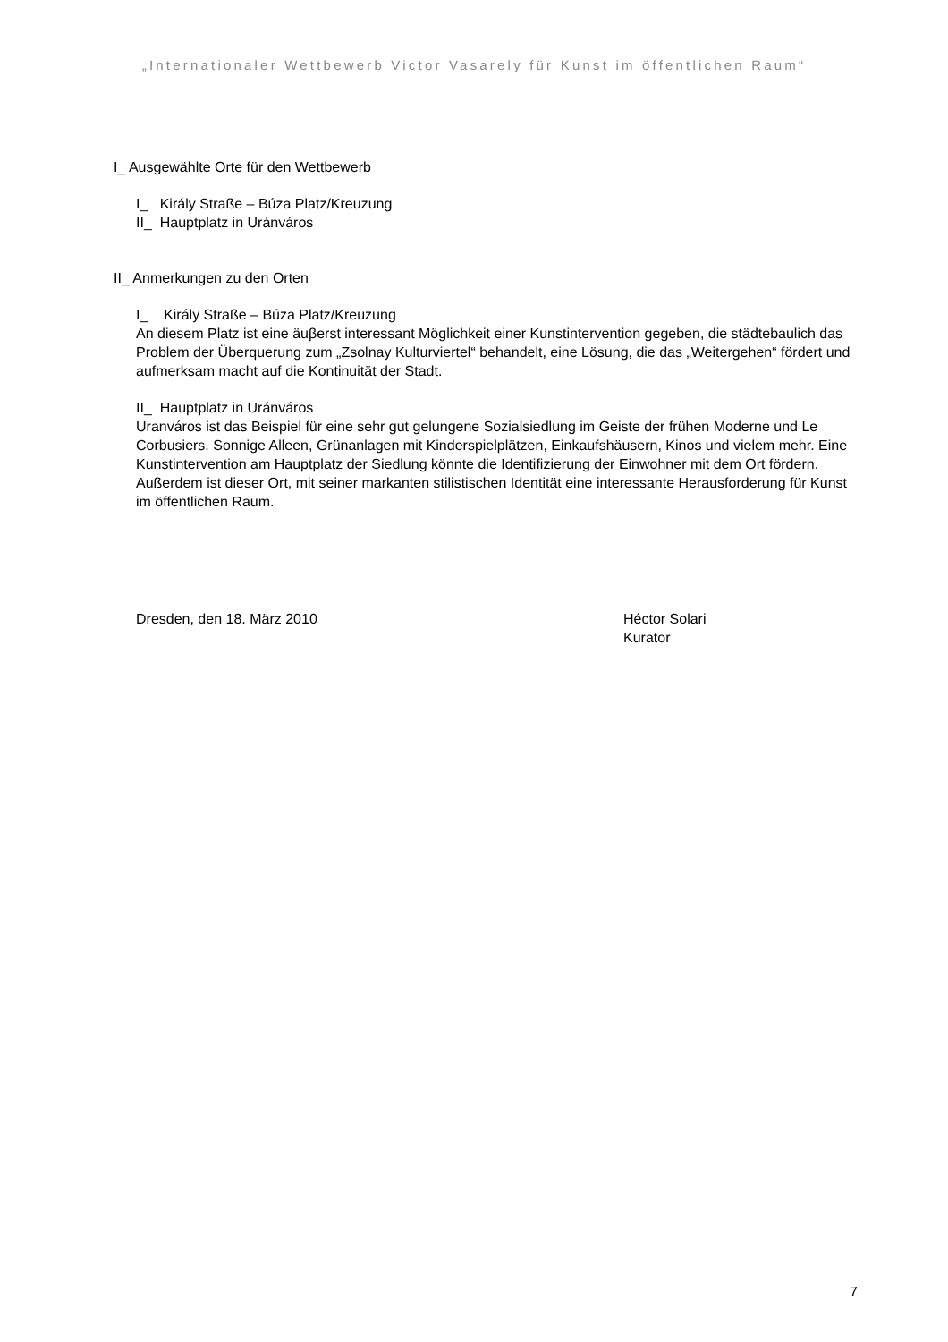„Internationaler Wettbewerb Victor Vasarely für Kunst im öffentlichen Raum“
I_ Ausgewählte Orte für den Wettbewerb
I_ Király Straße – Búza Platz/Kreuzung
II_ Hauptplatz in Uránváros
II_ Anmerkungen zu den Orten
I_ Király Straße – Búza Platz/Kreuzung
An diesem Platz ist eine äuβerst interessant Möglichkeit einer Kunstintervention gegeben, die städtebaulich das Problem der Überquerung zum „Zsolnay Kulturviertel“ behandelt, eine Lösung, die das „Weitergehen“ fördert und aufmerksam macht auf die Kontinuität der Stadt.
II_ Hauptplatz in Uránváros
Uranváros ist das Beispiel für eine sehr gut gelungene Sozialsiedlung im Geiste der frühen Moderne und Le Corbusiers. Sonnige Alleen, Grünanlagen mit Kinderspielplätzen, Einkaufshäusern, Kinos und vielem mehr. Eine Kunstintervention am Hauptplatz der Siedlung könnte die Identifizierung der Einwohner mit dem Ort fördern. Außerdem ist dieser Ort, mit seiner markanten stilistischen Identität eine interessante Herausforderung für Kunst im öffentlichen Raum.
Dresden, den 18. März 2010 Héctor Solari
Kurator
7